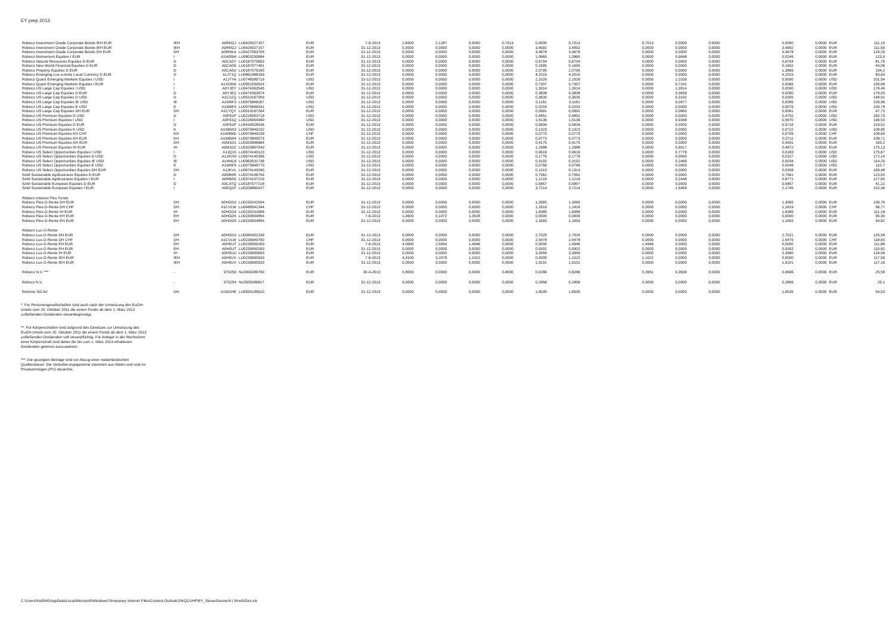EY prep 2013
| Robeco Investment Grade Corporate Bonds IEH EUR | IEH | A0RMZJ | LU0425027157 | EUR | 7-6-2013 | 2,8300 | 2,1287 | 0,0000 | 0,7013 | 0,0000 | 0,7013 | 0,7013 | 0,0000 | 0,0000 | 0,0000 | 0,0000 | EUR | 111,15 |
| Robeco Investment Grade Corporate Bonds IEH EUR | IEH | A0RMZJ | LU0425027157 | EUR | 31-12-2013 | 0,0000 | 0,0000 | 0,0000 | 0,0000 | 3,4992 | 3,4992 | 0,0000 | 0,0000 | 0,0000 | 3,4992 | 0,0000 | EUR | 111,59 |
| Robeco Investment Grade Corporate Bonds DH EUR | DH | A0RNKA | LU0427063705 | EUR | 31-12-2013 | 0,0000 | 0,0000 | 0,0000 | 0,0000 | 3,4678 | 3,4678 | 0,0000 | 0,0000 | 0,0000 | 3,4678 | 0,0000 | EUR | 129,29 |
| Robeco Momentum Equities I EUR | I | A1W05M | LU0803250884 | EUR | 31-12-2013 | 0,0000 | 0,0000 | 0,0000 | 0,0000 | 1,0865 | 1,0865 | 0,0000 | 0,9648 | 0,0000 | 0,0249 | 0,0000 | EUR | 123,9 |
| Robeco Natural Resources Equities D EUR | D | A0CA0Y | LU0187079693 | EUR | 31-12-2013 | 0,0000 | 0,0000 | 0,0000 | 0,0000 | 0,6704 | 0,6704 | 0,0000 | 0,0000 | 0,0000 | 0,6704 | 0,0000 | EUR | 81,76 |
| Robeco New World Financial Equities D EUR | D | A0CA0S | LU0187077481 | EUR | 31-12-2013 | 0,0000 | 0,0000 | 0,0000 | 0,0000 | 0,1695 | 0,1695 | 0,0000 | 0,0000 | 0,0000 | 0,1602 | 0,0000 | EUR | 44,08 |
| Robeco Property Equities D EUR | D | A0CA0U | LU0187079180 | EUR | 31-12-2013 | 0,0000 | 0,0000 | 0,0000 | 0,0000 | 2,0795 | 2,0795 | 0,0000 | 0,0000 | 0,0000 | 1,3869 | 0,0000 | EUR | 104,2 |
| Robeco Emerging Lux-o-rente Local Currency D EUR | D | A1JT1Q | LU0862488169 | EUR | 31-12-2013 | 0,0000 | 0,0000 | 0,0000 | 0,0000 | 4,2015 | 4,2015 | 0,0000 | 0,0000 | 0,0000 | 4,2015 | 0,0000 | EUR | 83,63 |
| Robeco Quant Emerging Markets Equities I USD | I | A1J7YA | LU0746585719 | USD | 31-12-2013 | 0,0000 | 0,0000 | 0,0000 | 0,0000 | 2,1026 | 2,1026 | 0,0000 | 2,1026 | 0,0000 | 0,0000 | 0,0000 | USD | 101,54 |
| Robeco Quant Emerging Markets Equities I EUR | I | A1XD6W | LU0951559524 | EUR | 31-12-2013 | 0,0000 | 0,0000 | 0,0000 | 0,0000 | 0,7307 | 0,7307 | 0,0000 | 0,7241 | 0,0000 | 0,0066 | 0,0000 | EUR | 100,68 |
| Robeco US Large Cap Equities I USD | I | A0YJEY | LU0474363545 | USD | 31-12-2013 | 0,0000 | 0,0000 | 0,0000 | 0,0000 | 1,3014 | 1,3014 | 0,0000 | 1,3014 | 0,0000 | 0,0000 | 0,0000 | USD | 178,49 |
| Robeco US Large Cap Equities D EUR | D | A0YJEZ | LU0474363974 | EUR | 31-12-2013 | 0,0000 | 0,0000 | 0,0000 | 0,0000 | 0,3838 | 0,3838 | 0,0000 | 0,3838 | 0,0000 | 0,0000 | 0,0000 | EUR | 179,05 |
| Robeco US Large Cap Equities D USD | D | A1C2ZQ | LU0510167009 | USD | 31-12-2013 | 0,0000 | 0,0000 | 0,0000 | 0,0000 | 0,3630 | 0,3630 | 0,0000 | 0,3192 | 0,0000 | 0,0305 | 0,0000 | USD | 148,91 |
| Robeco US Large Cap Equities IE USD | IE | A1W6F3 | LU0975848267 | USD | 31-12-2013 | 0,0000 | 0,0000 | 0,0000 | 0,0000 | 0,1161 | 0,1161 | 0,0000 | 0,0977 | 0,0000 | 0,0085 | 0,0000 | USD | 109,96 |
| Robeco US Large Cap Equities E USD | E | A1W6F4 | LU0975848341 | USD | 31-12-2013 | 0,0000 | 0,0000 | 0,0000 | 0,0000 | 0,0203 | 0,0203 | 0,0000 | 0,0000 | 0,0000 | 0,0079 | 0,0000 | USD | 109,78 |
| Robeco US Large Cap Equities DH EUR | DH | A1CYQY | LU0510167264 | EUR | 31-12-2013 | 0,0000 | 0,0000 | 0,0000 | 0,0000 | 0,0991 | 0,0991 | 0,0000 | 0,0883 | 0,0000 | 0,0061 | 0,0000 | EUR | 47,73 |
| Robeco US Premium Equities D USD | D | A0F61P | LU0226953718 | USD | 31-12-2013 | 0,0000 | 0,0000 | 0,0000 | 0,0000 | 0,4851 | 0,4851 | 0,0000 | 0,0000 | 0,0000 | 0,4752 | 0,0000 | USD | 182,79 |
| Robeco US Premium Equities I USD | I | A0F61Q | LU0226954369 | USD | 31-12-2013 | 0,0000 | 0,0000 | 0,0000 | 0,0000 | 1,5136 | 1,5136 | 0,0000 | 0,9348 | 0,0000 | 0,5670 | 0,0000 | USD | 196,53 |
| Robeco US Premium Equities D EUR | D | A0F61P | LU0434928536 | EUR | 31-12-2013 | 0,0000 | 0,0000 | 0,0000 | 0,0000 | 0,5834 | 0,5834 | 0,0000 | 0,0000 | 0,0000 | 0,5716 | 0,0000 | EUR | 219,51 |
| Robeco US Premium Equities K USD | K | A1W6W3 | LU0975849232 | USD | 31-12-2013 | 0,0000 | 0,0000 | 0,0000 | 0,0000 | 0,1323 | 0,1323 | 0,0000 | 0,0550 | 0,0000 | 0,0722 | 0,0000 | USD | 108,85 |
| Robeco US Premium Equities KH CHF | KH | A1W9MD | LU0975849158 | CHF | 31-12-2013 | 0,0000 | 0,0000 | 0,0000 | 0,0000 | 0,0770 | 0,0770 | 0,0000 | 0,0000 | 0,0000 | 0,0709 | 0,0000 | CHF | 108,69 |
| Robeco US Premium Equities KH EUR | KH | A1W6W4 | LU0975849075 | EUR | 31-12-2013 | 0,0000 | 0,0000 | 0,0000 | 0,0000 | 0,0773 | 0,0773 | 0,0000 | 0,0000 | 0,0000 | 0,0711 | 0,0000 | EUR | 108,71 |
| Robeco US Premium Equities DH EUR | DH | A0M1D1 | LU0320896664 | EUR | 31-12-2013 | 0,0000 | 0,0000 | 0,0000 | 0,0000 | 0,4175 | 0,4175 | 0,0000 | 0,0000 | 0,0000 | 0,4091 | 0,0000 | EUR | 163,2 |
| Robeco US Premium Equities IH EUR | IH | A0M1D2 | LU0320897043 | EUR | 31-12-2013 | 0,0000 | 0,0000 | 0,0000 | 0,0000 | 1,2988 | 1,2988 | 0,0000 | 0,8017 | 0,0000 | 0,4872 | 0,0000 | EUR | 175,13 |
| Robeco US Select Opportunities Equities I USD | I | A1JQ15 | LU0674140123 | USD | 31-12-2013 | 0,0000 | 0,0000 | 0,0000 | 0,0000 | 0,9619 | 0,9619 | 0,0000 | 0,7778 | 0,0000 | 0,0183 | 0,0000 | USD | 175,67 |
| Robeco US Select Opportunities Equities D USD | D | A1JKVM | LU0674140396 | USD | 31-12-2013 | 0,0000 | 0,0000 | 0,0000 | 0,0000 | 0,1776 | 0,1776 | 0,0000 | 0,0000 | 0,0000 | 0,0327 | 0,0000 | USD | 172,14 |
| Robeco US Select Opportunities Equities IE USD | IE | A1W4L8 | LU0963031736 | USD | 31-12-2013 | 0,0000 | 0,0000 | 0,0000 | 0,0000 | 0,3192 | 0,3192 | 0,0000 | 0,2466 | 0,0000 | 0,0034 | 0,0000 | USD | 114,29 |
| Robeco US Select Opportunities Equities E USD | E | A1W6F5 | LU0975848770 | USD | 31-12-2013 | 0,0000 | 0,0000 | 0,0000 | 0,0000 | 0,0766 | 0,0766 | 0,0000 | 0,0000 | 0,0000 | 0,0049 | 0,0000 | USD | 110,7 |
| Robeco US Select Opportunities Equities DH EUR | DH | A1JKVL | LU0674140040 | EUR | 31-12-2013 | 0,0000 | 0,0000 | 0,0000 | 0,0000 | 0,1313 | 0,1313 | 0,0000 | 0,0000 | 0,0000 | 0,0308 | 0,0000 | EUR | 169,48 |
| SAM Sustainable Agribusiness Equities D EUR | D | A0RB5R | LU0374106754 | EUR | 31-12-2013 | 0,0000 | 0,0000 | 0,0000 | 0,0000 | 0,7561 | 0,7561 | 0,0000 | 0,0000 | 0,0000 | 0,7561 | 0,0000 | EUR | 123,03 |
| SAM Sustainable Agribusiness Equities I EUR | I | A0RB5S | LU0374107216 | EUR | 31-12-2013 | 0,0000 | 0,0000 | 0,0000 | 0,0000 | 1,1219 | 1,1219 | 0,0000 | 0,2448 | 0,0000 | 0,8771 | 0,0000 | EUR | 127,65 |
| SAM Sustainable European Equities D EUR | D | A0CATQ | LU0187077218 | EUR | 31-12-2013 | 0,0000 | 0,0000 | 0,0000 | 0,0000 | 0,5857 | 0,5857 | 0,0000 | 0,0000 | 0,0000 | 0,5857 | 0,0000 | EUR | 41,22 |
| SAM Sustainable European Equities I EUR | I | A0EQZF | LU0209860427 | EUR | 31-12-2013 | 0,0000 | 0,0000 | 0,0000 | 0,0000 | 3,7214 | 3,7214 | 0,0000 | 1,5469 | 0,0000 | 2,1745 | 0,0000 | EUR | 152,49 |
| Robeco Interest Plus Funds | | | | | | | | | | | | | | | | | | |
| Robeco Flex-O-Rente DH EUR | DH | A0HGD3 | LU0230242504 | EUR | 31-12-2013 | 0,0000 | 0,0000 | 0,0000 | 0,0000 | 1,3065 | 1,3065 | 0,0000 | 0,0000 | 0,0000 | 1,3065 | 0,0000 | EUR | 106,76 |
| Robeco Flex-O-Rente DH CHF | DH | A1CVLW | LU0486541344 | CHF | 31-12-2013 | 0,0000 | 0,0000 | 0,0000 | 0,0000 | 1,1819 | 1,1819 | 0,0000 | 0,0000 | 0,0000 | 1,1819 | 0,0000 | CHF | 96,77 |
| Robeco Flex-O-Rente IH EUR | IH | A0HGD4 | LU0230242686 | EUR | 31-12-2013 | 0,0000 | 0,0000 | 0,0000 | 0,0000 | 1,8389 | 1,8389 | 0,0000 | 0,0000 | 0,0000 | 1,8389 | 0,0000 | EUR | 111,18 |
| Robeco Flex-O-Rente EH EUR | EH | A0HGD5 | LU0230834854 | EUR | 7-6-2013 | 1,4600 | 0,1072 | 1,3528 | 0,0000 | 0,0000 | 0,0000 | 0,0000 | 0,0000 | 0,0000 | 0,0000 | 0,0000 | EUR | 95,30 |
| Robeco Flex-O-Rente EH EUR | EH | A0HGD5 | LU0230834854 | EUR | 31-12-2013 | 0,0000 | 0,0000 | 0,0000 | 0,0000 | 1,1693 | 1,1693 | 0,0000 | 0,0000 | 0,0000 | 1,1693 | 0,0000 | EUR | 94,82 |
| Robeco Lux-O-Rente | | | | | | | | | | | | | | | | | | |
| Robeco Lux-O-Rente DH EUR | DH | A0HGD3 | LU0084302339 | EUR | 31-12-2013 | 0,0000 | 0,0000 | 0,0000 | 0,0000 | 2,7020 | 2,7020 | 0,0000 | 0,0000 | 0,0000 | 2,7021 | 0,0000 | EUR | 125,58 |
| Robeco Lux-O-Rente DH CHF | DH | A1CVLW | LU0239949760 | CHF | 31-12-2013 | 0,0000 | 0,0000 | 0,0000 | 0,0000 | 2,5478 | 2,5478 | 0,0000 | 0,0000 | 0,0000 | 2,5479 | 0,0000 | CHF | 118,83 |
| Robeco Lux-O-Rente EH EUR | EH | A0H0UT | LU0239950263 | EUR | 7-6-2013 | 4,0900 | 2,5954 | 1,4946 | 0,0000 | 0,0000 | 1,4946 | 1,4946 | 0,0000 | 0,0000 | 0,0000 | 0,0000 | EUR | 111,88 |
| Robeco Lux-O-Rente EH EUR | EH | A0H0UT | LU0239950263 | EUR | 31-12-2013 | 0,0000 | 0,0000 | 0,0000 | 0,0000 | 0,9302 | 0,9302 | 0,0000 | 0,0000 | 0,0000 | 0,9302 | 0,0000 | EUR | 110,82 |
| Robeco Lux-O-Rente IH EUR | IH | A0H0UU | LU0239950693 | EUR | 31-12-2013 | 0,0000 | 0,0000 | 0,0000 | 0,0000 | 3,3959 | 3,3959 | 0,0000 | 0,0000 | 0,0000 | 3,3960 | 0,0000 | EUR | 134,06 |
| Robeco Lux-O-Rente IEH EUR | IEH | A0H0UV | LU0239950933 | EUR | 7-6-2013 | 4,3100 | 3,2078 | 1,1022 | 0,0000 | 0,0000 | 1,1022 | 1,1022 | 0,0000 | 0,0000 | 0,0000 | 0,0000 | EUR | 117,99 |
| Robeco Lux-O-Rente IEH EUR | IEH | A0H0UV | LU0239950933 | EUR | 31-12-2013 | 0,0000 | 0,0000 | 0,0000 | 0,0000 | 1,9101 | 1,9101 | 0,0000 | 0,0000 | 0,0000 | 1,9101 | 0,0000 | EUR | 117,16 |
| Robeco N.V. *** | - | 970259 | NL0000289783 | EUR | 30-4-2013 | 0,8000 | 0,0000 | 0,0000 | 0,8000 | 0,0286 | 0,8286 | 0,3951 | 0,3639 | 0,0000 | 0,0696 | 0,0000 | EUR | 25,58 |
| Rolinco N.V. | - | 970254 | NL0000289817 | EUR | 31-12-2013 | 0,0000 | 0,0000 | 0,0000 | 0,0000 | 0,2856 | 0,2856 | 0,0000 | 0,0000 | 0,0000 | 0,2856 | 0,0000 | EUR | 26,1 |
| Rorento SICAV | DH | A1WZHE | LU0934195610 | EUR | 31-12-2013 | 0,0000 | 0,0000 | 0,0000 | 0,0000 | 1,6535 | 1,6535 | 0,0000 | 0,0000 | 0,0000 | 1,6535 | 0,0000 | EUR | 54,03 |
*: Für Personengesellschaften sind auch nach der Umsetzung des EuGH-
Urteils vom 20. Oktober 2011 die einem Fonds ab dem 1. März 2013
zufließenden Dividenden steuerbegünstigt.
**: Für Körperschaften sind aufgrund des Gesetzes zur Umsetzung des
EuGH-Urteils vom 20. Oktober 2011 die einem Fonds ab dem 1. März 2013
zufließenden Dividenden voll steuerpflichtig. Für Anleger in der Rechtsform
einer Körperschaft sind daher die bis zum 1. März 2013 erhaltenen
Dividenden getrennt auszuweisen.
***: Die gezeigten Beträge sind vor Abzug einer niederländischen
Quellensteuer. Die Veräußerungsgewinne stammen aus Aktien und sind im
Privatvermögen (PV) steuerfrei.
C:\Users\fra0040\AppData\Local\Microsoft\Windows\Temporary Internet Files\Content.Outlook\2IKQO1HP\EY_SteuerDeutschl | 5InvStGes.xls